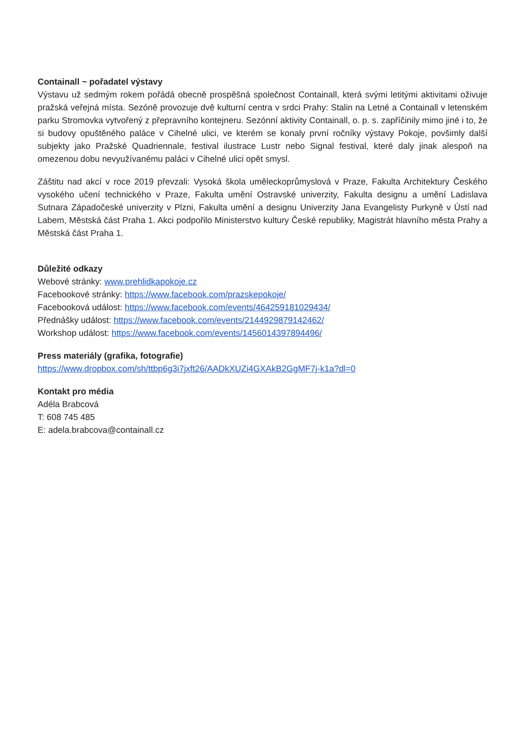Containall ~ pořadatel výstavy
Výstavu už sedmým rokem pořádá obecně prospěšná společnost Containall, která svými letitými aktivitami oživuje pražská veřejná místa. Sezóně provozuje dvě kulturní centra v srdci Prahy: Stalin na Letné a Containall v letenském parku Stromovka vytvořený z přepravního kontejneru. Sezónní aktivity Containall, o. p. s. zapříčinily mimo jiné i to, že si budovy opuštěného paláce v Cihelné ulici, ve kterém se konaly první ročníky výstavy Pokoje, povšimly další subjekty jako Pražské Quadriennale, festival ilustrace Lustr nebo Signal festival, které daly jinak alespoň na omezenou dobu nevyužívanému paláci v Cihelné ulici opět smysl.
Záštitu nad akcí v roce 2019 převzali: Vysoká škola uměleckoprůmyslová v Praze, Fakulta Architektury Českého vysokého učení technického v Praze, Fakulta umění Ostravské univerzity, Fakulta designu a umění Ladislava Sutnara Západočeské univerzity v Plzni, Fakulta umění a designu Univerzity Jana Evangelisty Purkyně v Ústí nad Labem, Městská část Praha 1. Akci podpořilo Ministerstvo kultury České republiky, Magistrát hlavního města Prahy a Městská část Praha 1.
Důležité odkazy
Webové stránky: www.prehlidkapokoje.cz
Facebookové stránky: https://www.facebook.com/prazskepokoje/
Facebooková událost: https://www.facebook.com/events/464259181029434/
Přednášky událost: https://www.facebook.com/events/2144929879142462/
Workshop událost: https://www.facebook.com/events/1456014397894496/
Press materiály (grafika, fotografie)
https://www.dropbox.com/sh/ttbp6g3i7jxft26/AADkXUZi4GXAkB2GgMF7j-k1a?dl=0
Kontakt pro média
Adéla Brabcová
T: 608 745 485
E: adela.brabcova@containall.cz